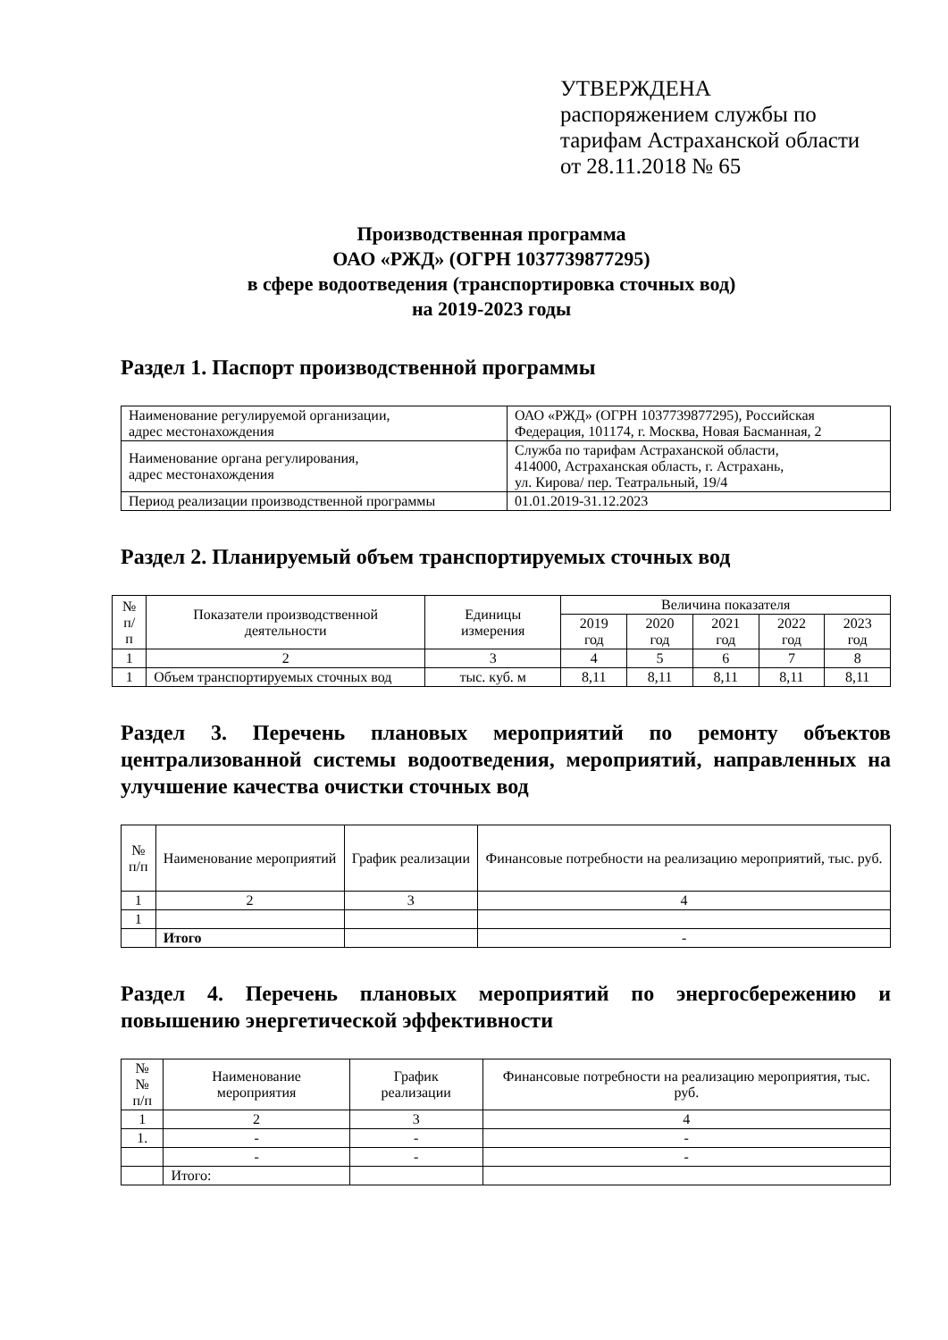УТВЕРЖДЕНА
распоряжением службы по
тарифам Астраханской области
от 28.11.2018 № 65
Производственная программа
ОАО «РЖД» (ОГРН 1037739877295)
в сфере водоотведения (транспортировка сточных вод)
на 2019-2023 годы
Раздел 1. Паспорт производственной программы
| Наименование регулируемой организации, адрес местонахождения | ОАО «РЖД» (ОГРН 1037739877295), Российская Федерация, 101174, г. Москва, Новая Басманная, 2 |
| Наименование органа регулирования, адрес местонахождения | Служба по тарифам Астраханской области, 414000, Астраханская область, г. Астрахань, ул. Кирова/ пер. Театральный, 19/4 |
| Период реализации производственной программы | 01.01.2019-31.12.2023 |
Раздел 2. Планируемый объем транспортируемых сточных вод
| № п/п | Показатели производственной деятельности | Единицы измерения | Величина показателя | | | | |
| --- | --- | --- | --- | --- | --- | --- | --- |
| | | | 2019 год | 2020 год | 2021 год | 2022 год | 2023 год |
| 1 | 2 | 3 | 4 | 5 | 6 | 7 | 8 |
| 1 | Объем транспортируемых сточных вод | тыс. куб. м | 8,11 | 8,11 | 8,11 | 8,11 | 8,11 |
Раздел 3. Перечень плановых мероприятий по ремонту объектов централизованной системы водоотведения, мероприятий, направленных на улучшение качества очистки сточных вод
| № п/п | Наименование мероприятий | График реализации | Финансовые потребности на реализацию мероприятий, тыс. руб. |
| --- | --- | --- | --- |
| 1 | 2 | 3 | 4 |
| 1 | | | |
| | Итого | | - |
Раздел 4. Перечень плановых мероприятий по энергосбережению и повышению энергетической эффективности
| №№ п/п | Наименование мероприятия | График реализации | Финансовые потребности на реализацию мероприятия, тыс. руб. |
| --- | --- | --- | --- |
| 1 | 2 | 3 | 4 |
| 1. | - | - | - |
| | - | - | - |
| | Итого: | | |